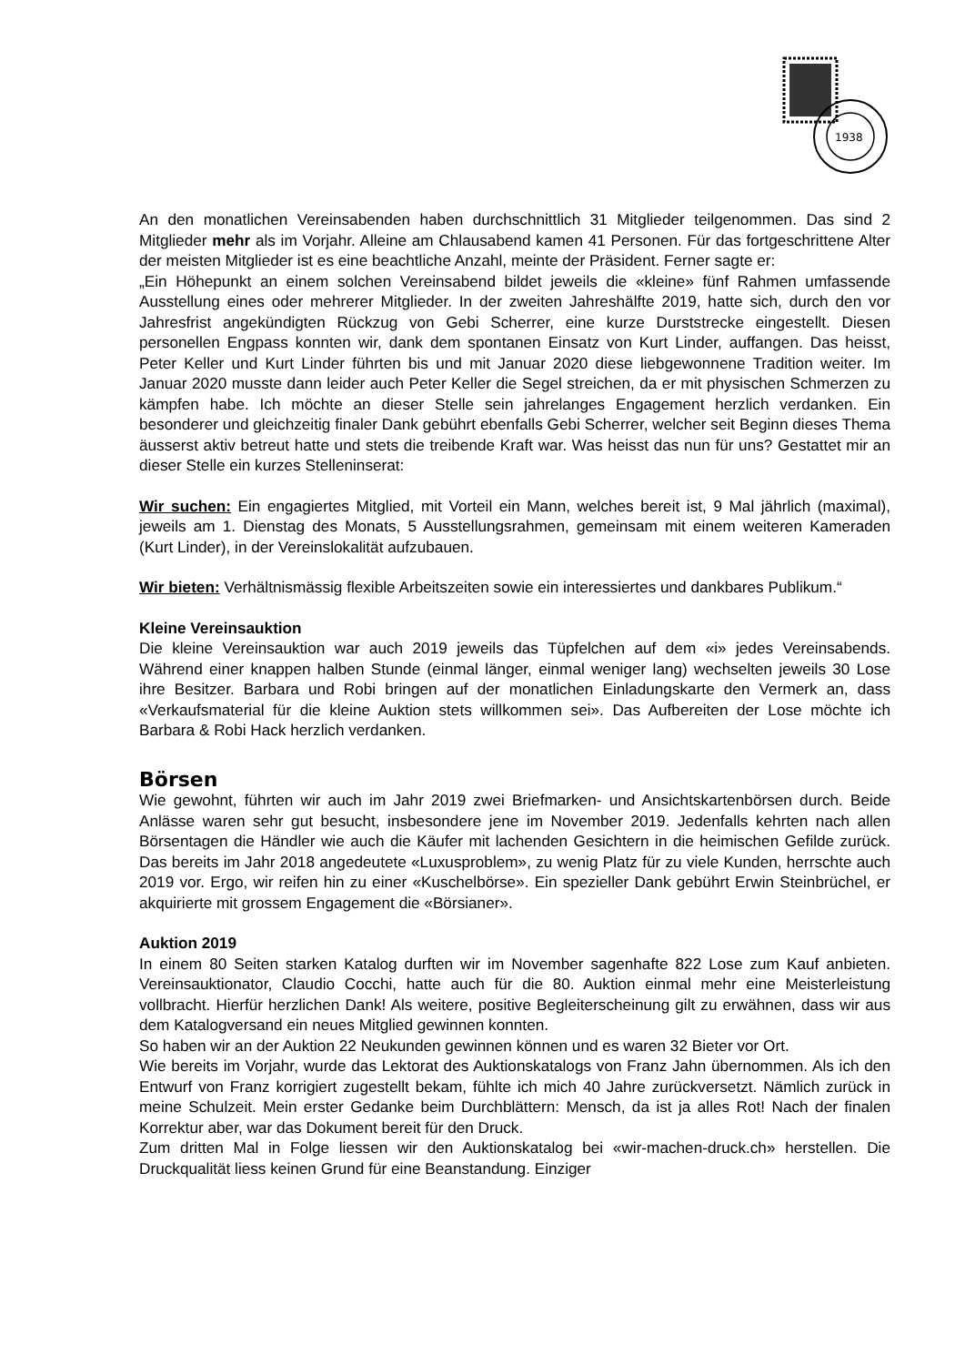1938
An den monatlichen Vereinsabenden haben durchschnittlich 31 Mitglieder teilgenommen. Das sind 2 Mitglieder mehr als im Vorjahr. Alleine am Chlausabend kamen 41 Personen. Für das fortgeschrittene Alter der meisten Mitglieder ist es eine beachtliche Anzahl, meinte der Präsident. Ferner sagte er:
„Ein Höhepunkt an einem solchen Vereinsabend bildet jeweils die «kleine» fünf Rahmen umfassende Ausstellung eines oder mehrerer Mitglieder. In der zweiten Jahreshälfte 2019, hatte sich, durch den vor Jahresfrist angekündigten Rückzug von Gebi Scherrer, eine kurze Durststrecke eingestellt. Diesen personellen Engpass konnten wir, dank dem spontanen Einsatz von Kurt Linder, auffangen. Das heisst, Peter Keller und Kurt Linder führten bis und mit Januar 2020 diese liebgewonnene Tradition weiter. Im Januar 2020 musste dann leider auch Peter Keller die Segel streichen, da er mit physischen Schmerzen zu kämpfen habe. Ich möchte an dieser Stelle sein jahrelanges Engagement herzlich verdanken. Ein besonderer und gleichzeitig finaler Dank gebührt ebenfalls Gebi Scherrer, welcher seit Beginn dieses Thema äusserst aktiv betreut hatte und stets die treibende Kraft war. Was heisst das nun für uns? Gestattet mir an dieser Stelle ein kurzes Stelleninserat:
Wir suchen: Ein engagiertes Mitglied, mit Vorteil ein Mann, welches bereit ist, 9 Mal jährlich (maximal), jeweils am 1. Dienstag des Monats, 5 Ausstellungsrahmen, gemeinsam mit einem weiteren Kameraden (Kurt Linder), in der Vereinslokalität aufzubauen.
Wir bieten: Verhältnismässig flexible Arbeitszeiten sowie ein interessiertes und dankbares Publikum.“
Kleine Vereinsauktion
Die kleine Vereinsauktion war auch 2019 jeweils das Tüpfelchen auf dem «i» jedes Vereinsabends. Während einer knappen halben Stunde (einmal länger, einmal weniger lang) wechselten jeweils 30 Lose ihre Besitzer. Barbara und Robi bringen auf der monatlichen Einladungskarte den Vermerk an, dass «Verkaufsmaterial für die kleine Auktion stets willkommen sei». Das Aufbereiten der Lose möchte ich Barbara & Robi Hack herzlich verdanken.
Börsen
Wie gewohnt, führten wir auch im Jahr 2019 zwei Briefmarken- und Ansichtskartenbörsen durch. Beide Anlässe waren sehr gut besucht, insbesondere jene im November 2019. Jedenfalls kehrten nach allen Börsentagen die Händler wie auch die Käufer mit lachenden Gesichtern in die heimischen Gefilde zurück. Das bereits im Jahr 2018 angedeutete «Luxusproblem», zu wenig Platz für zu viele Kunden, herrschte auch 2019 vor. Ergo, wir reifen hin zu einer «Kuschelbörse». Ein spezieller Dank gebührt Erwin Steinbrüchel, er akquirierte mit grossem Engagement die «Börsianer».
Auktion 2019
In einem 80 Seiten starken Katalog durften wir im November sagenhafte 822 Lose zum Kauf anbieten. Vereinsauktionator, Claudio Cocchi, hatte auch für die 80. Auktion einmal mehr eine Meisterleistung vollbracht. Hierfür herzlichen Dank! Als weitere, positive Begleiterscheinung gilt zu erwähnen, dass wir aus dem Katalogversand ein neues Mitglied gewinnen konnten.
So haben wir an der Auktion 22 Neukunden gewinnen können und es waren 32 Bieter vor Ort.
Wie bereits im Vorjahr, wurde das Lektorat des Auktionskatalogs von Franz Jahn übernommen. Als ich den Entwurf von Franz korrigiert zugestellt bekam, fühlte ich mich 40 Jahre zurückversetzt. Nämlich zurück in meine Schulzeit. Mein erster Gedanke beim Durchblättern: Mensch, da ist ja alles Rot! Nach der finalen Korrektur aber, war das Dokument bereit für den Druck.
Zum dritten Mal in Folge liessen wir den Auktionskatalog bei «wir-machen-druck.ch» herstellen. Die Druckqualität liess keinen Grund für eine Beanstandung. Einziger